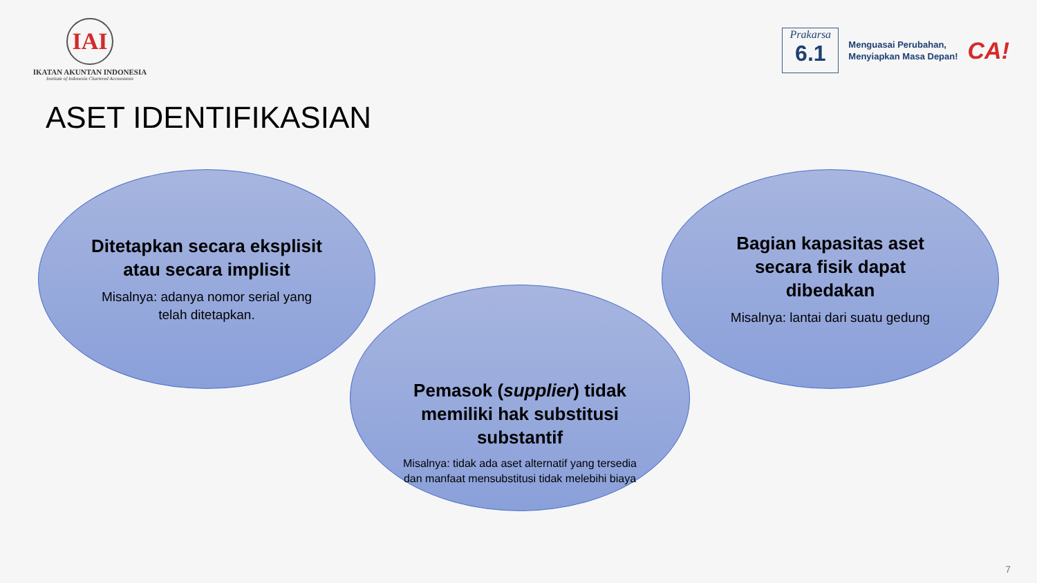IAI
IKATAN AKUNTAN INDONESIA
Institute of Indonesia Chartered Accountants
Prakarsa
6.1
Menguasai Perubahan,
Menyiapkan Masa Depan!
CA!
ASET IDENTIFIKASIAN
Ditetapkan secara eksplisit atau secara implisit
Misalnya: adanya nomor serial yang telah ditetapkan.
Pemasok (supplier) tidak memiliki hak substitusi substantif
Misalnya: tidak ada aset alternatif yang tersedia dan manfaat mensubstitusi tidak melebihi biaya
Bagian kapasitas aset secara fisik dapat dibedakan
Misalnya: lantai dari suatu gedung
7